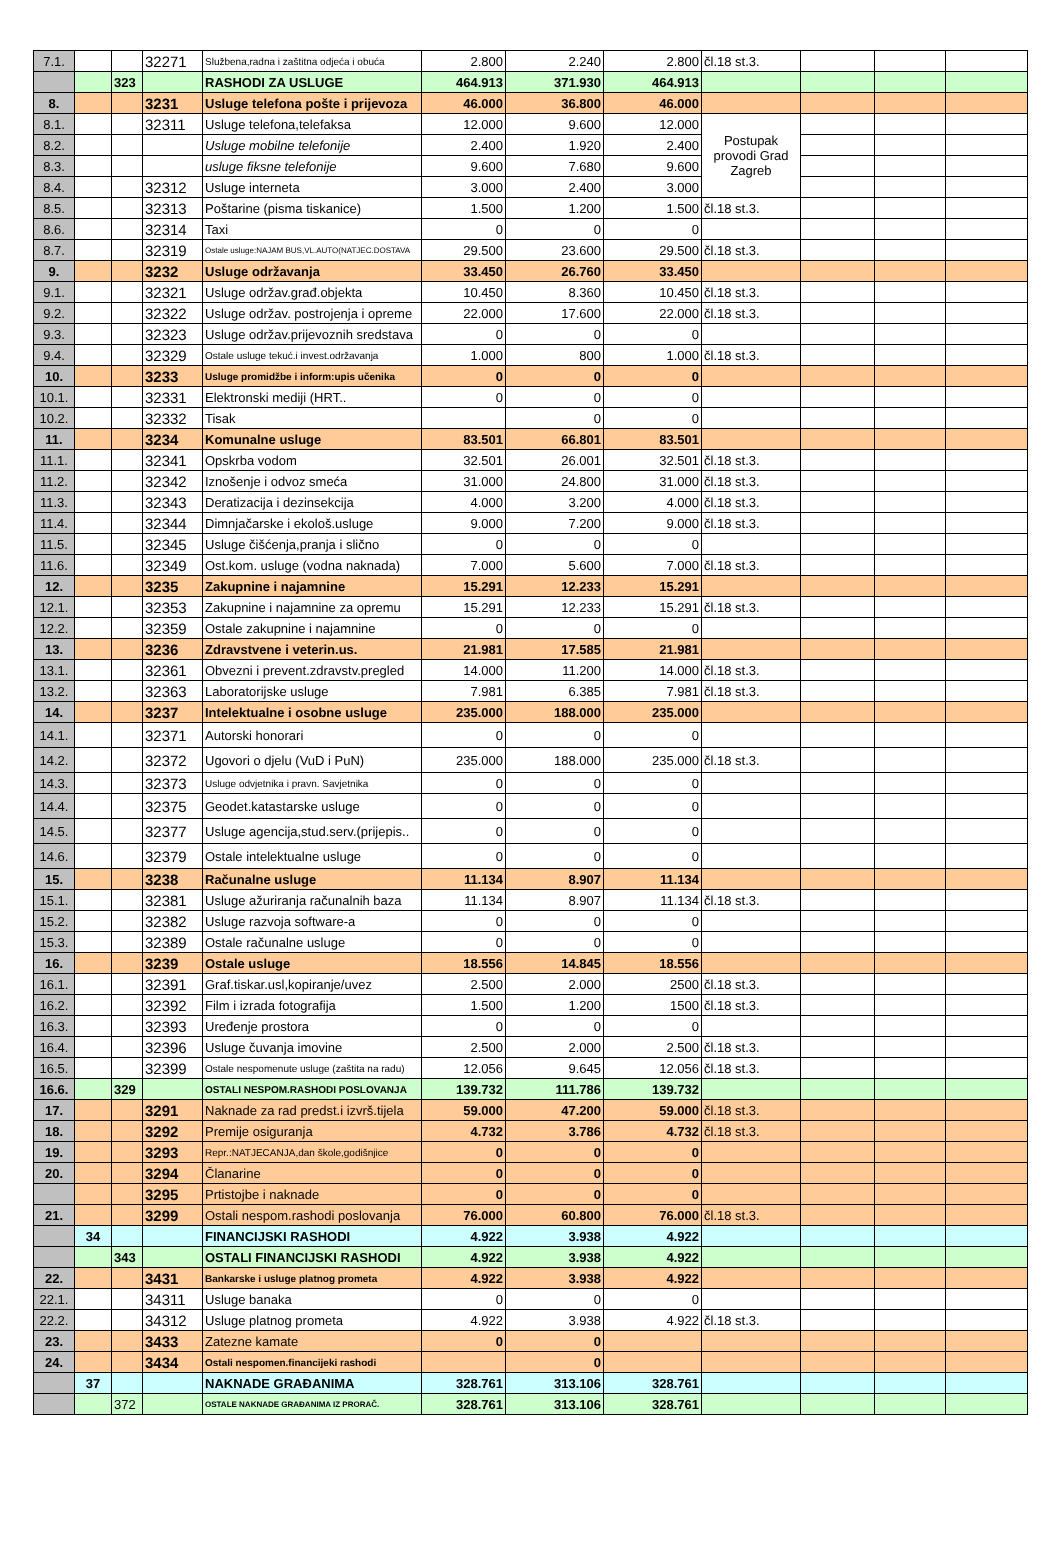| 7.1. | | | 32271 | Službena,radna i zaštitna odjeća i obuća | 2.800 | 2.240 | 2.800 | čl.18 st.3. | | | |
| | | 323 | | RASHODI ZA USLUGE | 464.913 | 371.930 | 464.913 | | | | |
| 8. | | | 3231 | Usluge telefona pošte i prijevoza | 46.000 | 36.800 | 46.000 | | | | |
| 8.1. | | | 32311 | Usluge telefona,telefaksa | 12.000 | 9.600 | 12.000 | Postupak provodi Grad Zagreb | | | |
| 8.2. | | | | Usluge mobilne telefonije | 2.400 | 1.920 | 2.400 | | | | |
| 8.3. | | | | usluge fiksne telefonije | 9.600 | 7.680 | 9.600 | | | | |
| 8.4. | | | 32312 | Usluge interneta | 3.000 | 2.400 | 3.000 | | | | |
| 8.5. | | | 32313 | Poštarine (pisma tiskanice) | 1.500 | 1.200 | 1.500 | čl.18 st.3. | | | |
| 8.6. | | | 32314 | Taxi | 0 | 0 | 0 | | | | |
| 8.7. | | | 32319 | Ostale usluge:NAJAM BUS,VL.AUTO(NATJEC.DOSTAVA | 29.500 | 23.600 | 29.500 | čl.18 st.3. | | | |
| 9. | | | 3232 | Usluge održavanja | 33.450 | 26.760 | 33.450 | | | | |
| 9.1. | | | 32321 | Usluge održav.građ.objekta | 10.450 | 8.360 | 10.450 | čl.18 st.3. | | | |
| 9.2. | | | 32322 | Usluge održav. postrojenja i opreme | 22.000 | 17.600 | 22.000 | čl.18 st.3. | | | |
| 9.3. | | | 32323 | Usluge održav.prijevoznih sredstava | 0 | 0 | 0 | | | | |
| 9.4. | | | 32329 | Ostale usluge tekuć.i invest.održavanja | 1.000 | 800 | 1.000 | čl.18 st.3. | | | |
| 10. | | | 3233 | Usluge promidžbe i inform:upis učenika | 0 | 0 | 0 | | | | |
| 10.1. | | | 32331 | Elektronski mediji (HRT.. | 0 | 0 | 0 | | | | |
| 10.2. | | | 32332 | Tisak | | 0 | 0 | | | | |
| 11. | | | 3234 | Komunalne usluge | 83.501 | 66.801 | 83.501 | | | | |
| 11.1. | | | 32341 | Opskrba vodom | 32.501 | 26.001 | 32.501 | čl.18 st.3. | | | |
| 11.2. | | | 32342 | Iznošenje i odvoz smeća | 31.000 | 24.800 | 31.000 | čl.18 st.3. | | | |
| 11.3. | | | 32343 | Deratizacija i dezinsekcija | 4.000 | 3.200 | 4.000 | čl.18 st.3. | | | |
| 11.4. | | | 32344 | Dimnjačarske i ekološ.usluge | 9.000 | 7.200 | 9.000 | čl.18 st.3. | | | |
| 11.5. | | | 32345 | Usluge čišćenja,pranja i slično | 0 | 0 | 0 | | | | |
| 11.6. | | | 32349 | Ost.kom. usluge (vodna naknada) | 7.000 | 5.600 | 7.000 | čl.18 st.3. | | | |
| 12. | | | 3235 | Zakupnine i najamnine | 15.291 | 12.233 | 15.291 | | | | |
| 12.1. | | | 32353 | Zakupnine i najamnine za opremu | 15.291 | 12.233 | 15.291 | čl.18 st.3. | | | |
| 12.2. | | | 32359 | Ostale zakupnine i najamnine | 0 | 0 | 0 | | | | |
| 13. | | | 3236 | Zdravstvene i veterin.us. | 21.981 | 17.585 | 21.981 | | | | |
| 13.1. | | | 32361 | Obvezni i prevent.zdravstv.pregled | 14.000 | 11.200 | 14.000 | čl.18 st.3. | | | |
| 13.2. | | | 32363 | Laboratorijske usluge | 7.981 | 6.385 | 7.981 | čl.18 st.3. | | | |
| 14. | | | 3237 | Intelektualne i osobne usluge | 235.000 | 188.000 | 235.000 | | | | |
| 14.1. | | | 32371 | Autorski honorari | 0 | 0 | 0 | | | | |
| 14.2. | | | 32372 | Ugovori o djelu (VuD i PuN) | 235.000 | 188.000 | 235.000 | čl.18 st.3. | | | |
| 14.3. | | | 32373 | Usluge odvjetnika i pravn. Savjetnika | 0 | 0 | 0 | | | | |
| 14.4. | | | 32375 | Geodet.katastarske usluge | 0 | 0 | 0 | | | | |
| 14.5. | | | 32377 | Usluge agencija,stud.serv.(prijepis.. | 0 | 0 | 0 | | | | |
| 14.6. | | | 32379 | Ostale intelektualne usluge | 0 | 0 | 0 | | | | |
| 15. | | | 3238 | Računalne usluge | 11.134 | 8.907 | 11.134 | | | | |
| 15.1. | | | 32381 | Usluge ažuriranja računalnih baza | 11.134 | 8.907 | 11.134 | čl.18 st.3. | | | |
| 15.2. | | | 32382 | Usluge razvoja software-a | 0 | 0 | 0 | | | | |
| 15.3. | | | 32389 | Ostale računalne usluge | 0 | 0 | 0 | | | | |
| 16. | | | 3239 | Ostale usluge | 18.556 | 14.845 | 18.556 | | | | |
| 16.1. | | | 32391 | Graf.tiskar.usl,kopiranje/uvez | 2.500 | 2.000 | 2500 | čl.18 st.3. | | | |
| 16.2. | | | 32392 | Film i izrada fotografija | 1.500 | 1.200 | 1500 | čl.18 st.3. | | | |
| 16.3. | | | 32393 | Uređenje prostora | 0 | 0 | 0 | | | | |
| 16.4. | | | 32396 | Usluge čuvanja imovine | 2.500 | 2.000 | 2.500 | čl.18 st.3. | | | |
| 16.5. | | | 32399 | Ostale nespomenute usluge (zaštita na radu) | 12.056 | 9.645 | 12.056 | čl.18 st.3. | | | |
| 16.6. | | 329 | | OSTALI NESPOM.RASHODI POSLOVANJA | 139.732 | 111.786 | 139.732 | | | | |
| 17. | | | 3291 | Naknade za rad predst.i izvrš.tijela | 59.000 | 47.200 | 59.000 | čl.18 st.3. | | | |
| 18. | | | 3292 | Premije osiguranja | 4.732 | 3.786 | 4.732 | čl.18 st.3. | | | |
| 19. | | | 3293 | Repr.:NATJECANJA,dan škole,godišnjice | 0 | 0 | 0 | | | | |
| 20. | | | 3294 | Članarine | 0 | 0 | 0 | | | | |
| | | | 3295 | Prtistojbe i naknade | 0 | 0 | 0 | | | | |
| 21. | | | 3299 | Ostali nespom.rashodi poslovanja | 76.000 | 60.800 | 76.000 | čl.18 st.3. | | | |
| | 34 | | | FINANCIJSKI RASHODI | 4.922 | 3.938 | 4.922 | | | | |
| | | 343 | | OSTALI FINANCIJSKI RASHODI | 4.922 | 3.938 | 4.922 | | | | |
| 22. | | | 3431 | Bankarske i usluge platnog prometa | 4.922 | 3.938 | 4.922 | | | | |
| 22.1. | | | 34311 | Usluge banaka | 0 | 0 | 0 | | | | |
| 22.2. | | | 34312 | Usluge platnog prometa | 4.922 | 3.938 | 4.922 | čl.18 st.3. | | | |
| 23. | | | 3433 | Zatezne kamate | 0 | 0 | | | | | |
| 24. | | | 3434 | Ostali nespomen.financijeki rashodi | | 0 | | | | | |
| | 37 | | | NAKNADE GRAĐANIMA | 328.761 | 313.106 | 328.761 | | | | |
| | | 372 | | OSTALE NAKNADE GRAĐANIMA IZ PRORAČ. | 328.761 | 313.106 | 328.761 | | | | |